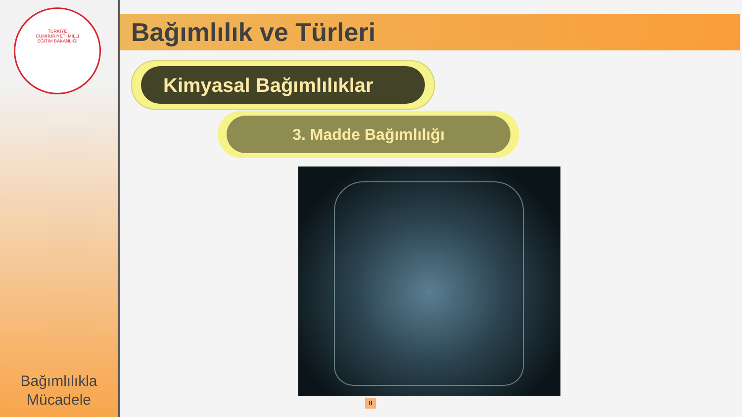TÜRKİYE CUMHURİYETİ MİLLÎ EĞİTİM BAKANLIĞI
Bağımlılıkla
Mücadele
Bağımlılık ve Türleri
Kimyasal Bağımlılıklar
3. Madde Bağımlılığı
8